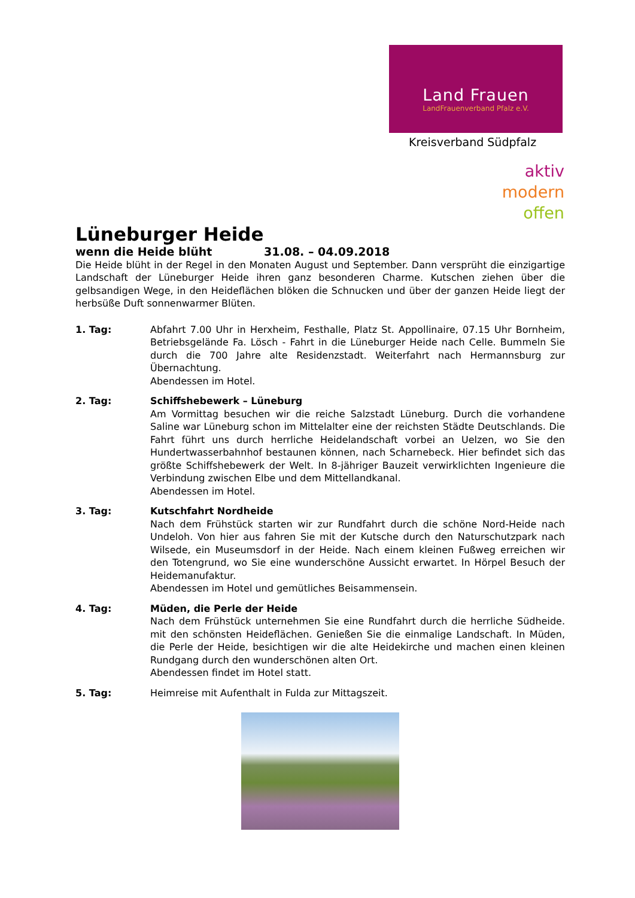Land Frauen
LandFrauenverband Pfalz e.V.
Kreisverband Südpfalz
aktiv
modern
offen
Lüneburger Heide
wenn die Heide blüht 31.08. – 04.09.2018
Die Heide blüht in der Regel in den Monaten August und September. Dann versprüht die einzigartige Landschaft der Lüneburger Heide ihren ganz besonderen Charme. Kutschen ziehen über die gelbsandigen Wege, in den Heideflächen blöken die Schnucken und über der ganzen Heide liegt der herbsüße Duft sonnenwarmer Blüten.
1. Tag: Abfahrt 7.00 Uhr in Herxheim, Festhalle, Platz St. Appollinaire, 07.15 Uhr Bornheim, Betriebsgelände Fa. Lösch - Fahrt in die Lüneburger Heide nach Celle. Bummeln Sie durch die 700 Jahre alte Residenzstadt. Weiterfahrt nach Hermannsburg zur Übernachtung.
Abendessen im Hotel.
2. Tag: Schiffshebewerk – Lüneburg
Am Vormittag besuchen wir die reiche Salzstadt Lüneburg. Durch die vorhandene Saline war Lüneburg schon im Mittelalter eine der reichsten Städte Deutschlands. Die Fahrt führt uns durch herrliche Heidelandschaft vorbei an Uelzen, wo Sie den Hundertwasserbahnhof bestaunen können, nach Scharnebeck. Hier befindet sich das größte Schiffshebewerk der Welt. In 8-jähriger Bauzeit verwirklichten Ingenieure die Verbindung zwischen Elbe und dem Mittellandkanal.
Abendessen im Hotel.
3. Tag: Kutschfahrt Nordheide
Nach dem Frühstück starten wir zur Rundfahrt durch die schöne Nord-Heide nach Undeloh. Von hier aus fahren Sie mit der Kutsche durch den Naturschutzpark nach Wilsede, ein Museumsdorf in der Heide. Nach einem kleinen Fußweg erreichen wir den Totengrund, wo Sie eine wunderschöne Aussicht erwartet. In Hörpel Besuch der Heidemanufaktur.
Abendessen im Hotel und gemütliches Beisammensein.
4. Tag: Müden, die Perle der Heide
Nach dem Frühstück unternehmen Sie eine Rundfahrt durch die herrliche Südheide. mit den schönsten Heideflächen. Genießen Sie die einmalige Landschaft. In Müden, die Perle der Heide, besichtigen wir die alte Heidekirche und machen einen kleinen Rundgang durch den wunderschönen alten Ort.
Abendessen findet im Hotel statt.
5. Tag: Heimreise mit Aufenthalt in Fulda zur Mittagszeit.